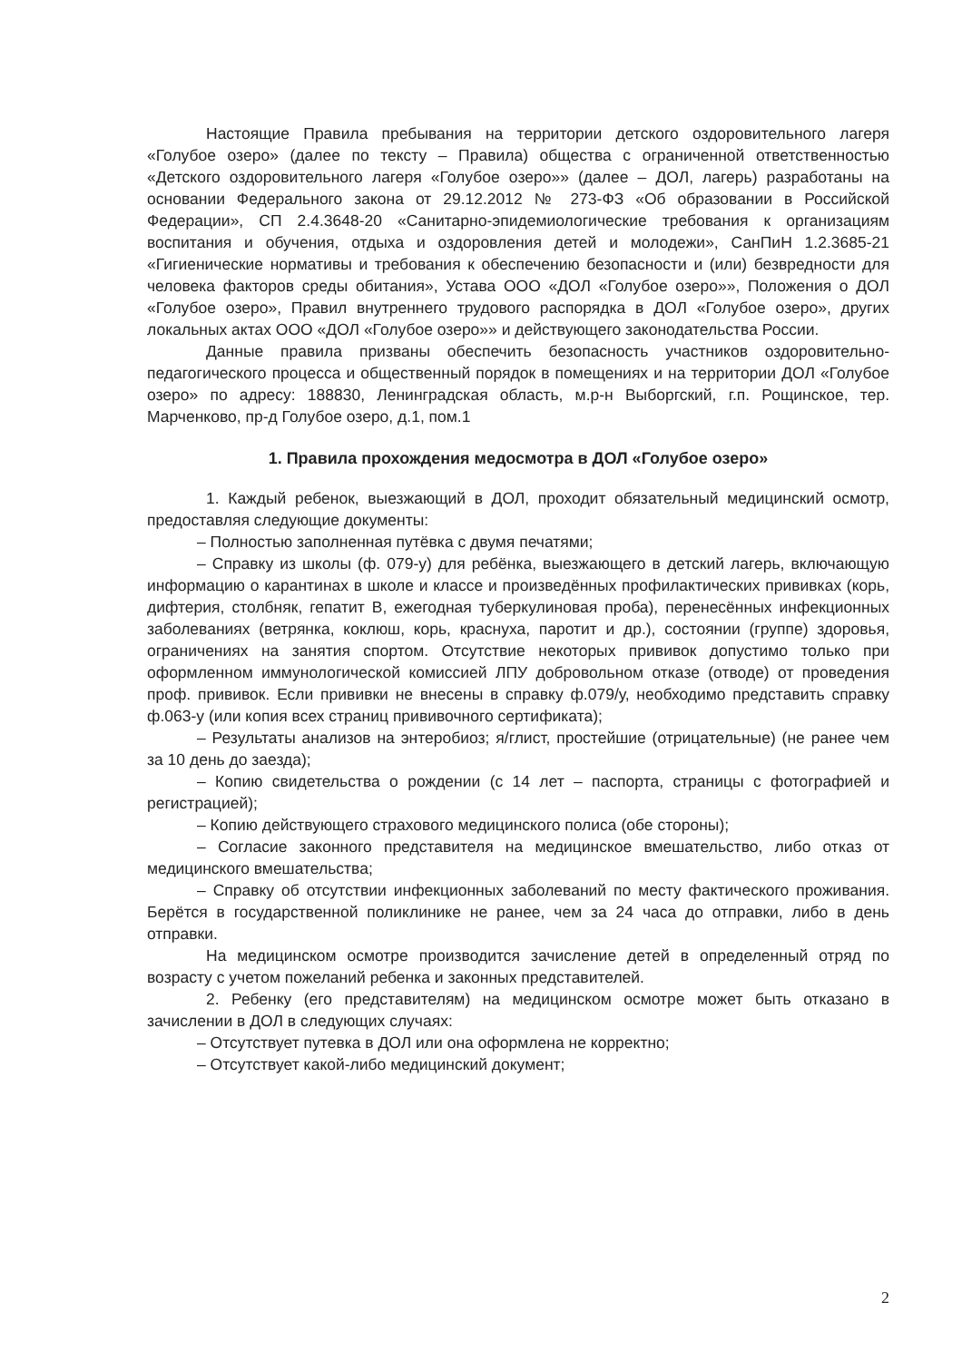Настоящие Правила пребывания на территории детского оздоровительного лагеря «Голубое озеро» (далее по тексту – Правила) общества с ограниченной ответственностью «Детского оздоровительного лагеря «Голубое озеро»» (далее – ДОЛ, лагерь) разработаны на основании Федерального закона от 29.12.2012 № 273-ФЗ «Об образовании в Российской Федерации», СП 2.4.3648-20 «Санитарно-эпидемиологические требования к организациям воспитания и обучения, отдыха и оздоровления детей и молодежи», СанПиН 1.2.3685-21 «Гигиенические нормативы и требования к обеспечению безопасности и (или) безвредности для человека факторов среды обитания», Устава ООО «ДОЛ «Голубое озеро»», Положения о ДОЛ «Голубое озеро», Правил внутреннего трудового распорядка в ДОЛ «Голубое озеро», других локальных актах ООО «ДОЛ «Голубое озеро»» и действующего законодательства России.
Данные правила призваны обеспечить безопасность участников оздоровительно-педагогического процесса и общественный порядок в помещениях и на территории ДОЛ «Голубое озеро» по адресу: 188830, Ленинградская область, м.р-н Выборгский, г.п. Рощинское, тер. Марченково, пр-д Голубое озеро, д.1, пом.1
1. Правила прохождения медосмотра в ДОЛ «Голубое озеро»
1. Каждый ребенок, выезжающий в ДОЛ, проходит обязательный медицинский осмотр, предоставляя следующие документы:
– Полностью заполненная путёвка с двумя печатями;
– Справку из школы (ф. 079-у) для ребёнка, выезжающего в детский лагерь, включающую информацию о карантинах в школе и классе и произведённых профилактических прививках (корь, дифтерия, столбняк, гепатит В, ежегодная туберкулиновая проба), перенесённых инфекционных заболеваниях (ветрянка, коклюш, корь, краснуха, паротит и др.), состоянии (группе) здоровья, ограничениях на занятия спортом. Отсутствие некоторых прививок допустимо только при оформленном иммунологической комиссией ЛПУ добровольном отказе (отводе) от проведения проф. прививок. Если прививки не внесены в справку ф.079/у, необходимо представить справку ф.063-у (или копия всех страниц прививочного сертификата);
– Результаты анализов на энтеробиоз; я/глист, простейшие (отрицательные) (не ранее чем за 10 день до заезда);
– Копию свидетельства о рождении (с 14 лет – паспорта, страницы с фотографией и регистрацией);
– Копию действующего страхового медицинского полиса (обе стороны);
– Согласие законного представителя на медицинское вмешательство, либо отказ от медицинского вмешательства;
– Справку об отсутствии инфекционных заболеваний по месту фактического проживания. Берётся в государственной поликлинике не ранее, чем за 24 часа до отправки, либо в день отправки.
На медицинском осмотре производится зачисление детей в определенный отряд по возрасту с учетом пожеланий ребенка и законных представителей.
2. Ребенку (его представителям) на медицинском осмотре может быть отказано в зачислении в ДОЛ в следующих случаях:
– Отсутствует путевка в ДОЛ или она оформлена не корректно;
– Отсутствует какой-либо медицинский документ;
2